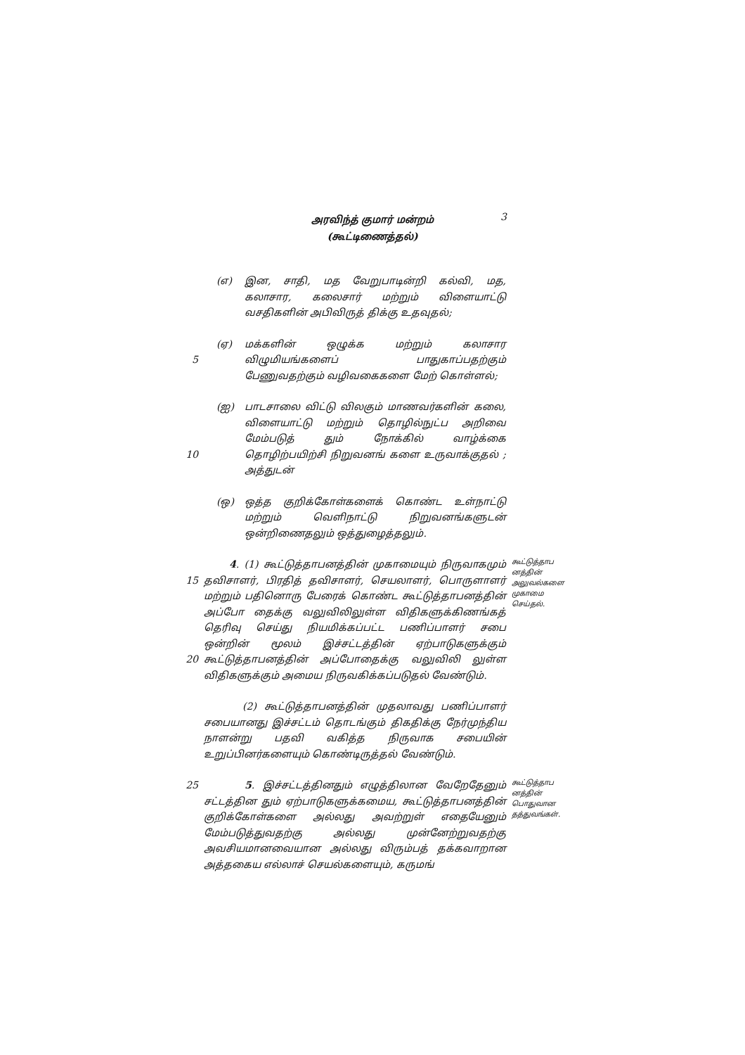அரவிந்த் குமார் மன்றம்
(கூட்டிணைத்தல்)
3
(எ) இன, சாதி, மத வேறுபாடின்றி கல்வி, மத, கலாசார, கலைசார் மற்றும் விளையாட்டு வசதிகளின் அபிவிருத் திக்கு உதவுதல்;
5 (ஏ) மக்களின் ஒழுக்க மற்றும் கலாசார விழுமியங்களைப் பாதுகாப்பதற்கும் பேணுவதற்கும் வழிவகைகளை மேற் கொள்ளல்;
10 (ஐ) பாடசாலை விட்டு விலகும் மாணவர்களின் கலை, விளையாட்டு மற்றும் தொழில்நுட்ப அறிவை மேம்படுத் தும் நோக்கில் வாழ்க்கை தொழிற்பயிற்சி நிறுவனங் களை உருவாக்குதல் ; அத்துடன்
(ஒ) ஒத்த குறிக்கோள்களைக் கொண்ட உள்நாட்டு மற்றும் வெளிநாட்டு நிறுவனங்களுடன் ஒன்றிணைதலும் ஒத்துழைத்தலும்.
15
20
4. (1) கூட்டுத்தாபனத்தின் முகாமையும் நிருவாகமும் தவிசாளர், பிரதித் தவிசாளர், செயலாளர், பொருளாளர் மற்றும் பதினொரு பேரைக் கொண்ட கூட்டுத்தாபனத்தின் அப்போ தைக்கு வலுவிலிலுள்ள விதிகளுக்கிணங்கத் தெரிவு செய்து நியமிக்கப்பட்ட பணிப்பாளர் சபை ஒன்றின் மூலம் இச்சட்டத்தின் ஏற்பாடுகளுக்கும் கூட்டுத்தாபனத்தின் அப்போதைக்கு வலுவிலி லுள்ள விதிகளுக்கும் அமைய நிருவகிக்கப்படுதல் வேண்டும்.
கூட்டுத்தாப னத்தின் அலுவல்களை முகாமை செய்தல்.
(2) கூட்டுத்தாபனத்தின் முதலாவது பணிப்பாளர் சபையானது இச்சட்டம் தொடங்கும் திகதிக்கு நேர்முந்திய நாளன்று பதவி வகித்த நிருவாக சபையின் உறுப்பினர்களையும் கொண்டிருத்தல் வேண்டும்.
25 5. இச்சட்டத்தினதும் எழுத்திலான வேறேதேனும் சட்டத்தின தும் ஏற்பாடுகளுக்கமைய, கூட்டுத்தாபனத்தின் குறிக்கோள்களை அல்லது அவற்றுள் எதையேனும் மேம்படுத்துவதற்கு அல்லது முன்னேற்றுவதற்கு அவசியமானவையான அல்லது விரும்பத் தக்கவாறான அத்தகைய எல்லாச் செயல்களையும், கருமங்
கூட்டுத்தாப னத்தின் பொதுவான தத்துவங்கள்.